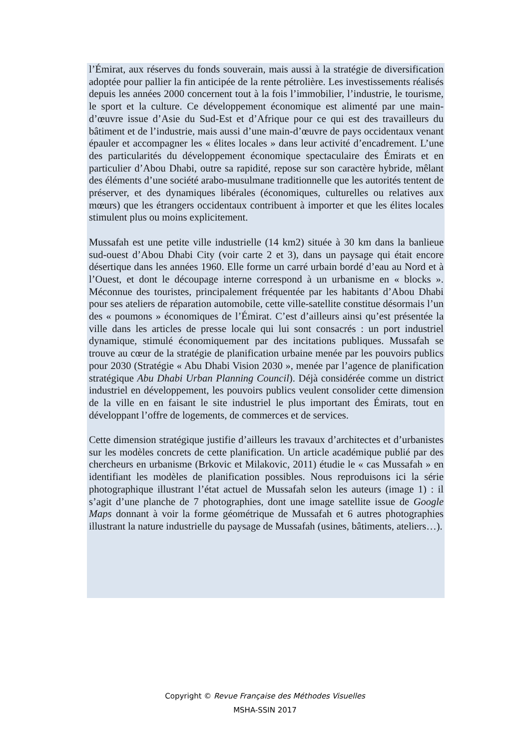l’Émirat, aux réserves du fonds souverain, mais aussi à la stratégie de diversification adoptée pour pallier la fin anticipée de la rente pétrolière. Les investissements réalisés depuis les années 2000 concernent tout à la fois l’immobilier, l’industrie, le tourisme, le sport et la culture. Ce développement économique est alimenté par une main-d’œuvre issue d’Asie du Sud-Est et d’Afrique pour ce qui est des travailleurs du bâtiment et de l’industrie, mais aussi d’une main-d’œuvre de pays occidentaux venant épauler et accompagner les « élites locales » dans leur activité d’encadrement. L’une des particularités du développement économique spectaculaire des Émirats et en particulier d’Abou Dhabi, outre sa rapidité, repose sur son caractère hybride, mêlant des éléments d’une société arabo-musulmane traditionnelle que les autorités tentent de préserver, et des dynamiques libérales (économiques, culturelles ou relatives aux mœurs) que les étrangers occidentaux contribuent à importer et que les élites locales stimulent plus ou moins explicitement.
Mussafah est une petite ville industrielle (14 km2) située à 30 km dans la banlieue sud-ouest d’Abou Dhabi City (voir carte 2 et 3), dans un paysage qui était encore désertique dans les années 1960. Elle forme un carré urbain bordé d’eau au Nord et à l’Ouest, et dont le découpage interne correspond à un urbanisme en « blocks ». Méconnue des touristes, principalement fréquentée par les habitants d’Abou Dhabi pour ses ateliers de réparation automobile, cette ville-satellite constitue désormais l’un des « poumons » économiques de l’Émirat. C’est d’ailleurs ainsi qu’est présentée la ville dans les articles de presse locale qui lui sont consacrés : un port industriel dynamique, stimulé économiquement par des incitations publiques. Mussafah se trouve au cœur de la stratégie de planification urbaine menée par les pouvoirs publics pour 2030 (Stratégie « Abu Dhabi Vision 2030 », menée par l’agence de planification stratégique Abu Dhabi Urban Planning Council). Déjà considérée comme un district industriel en développement, les pouvoirs publics veulent consolider cette dimension de la ville en en faisant le site industriel le plus important des Émirats, tout en développant l’offre de logements, de commerces et de services.
Cette dimension stratégique justifie d’ailleurs les travaux d’architectes et d’urbanistes sur les modèles concrets de cette planification. Un article académique publié par des chercheurs en urbanisme (Brkovic et Milakovic, 2011) étudie le « cas Mussafah » en identifiant les modèles de planification possibles. Nous reproduisons ici la série photographique illustrant l’état actuel de Mussafah selon les auteurs (image 1) : il s’agit d’une planche de 7 photographies, dont une image satellite issue de Google Maps donnant à voir la forme géométrique de Mussafah et 6 autres photographies illustrant la nature industrielle du paysage de Mussafah (usines, bâtiments, ateliers…).
Copyright © Revue Française des Méthodes Visuelles
MSHA-SSIN 2017